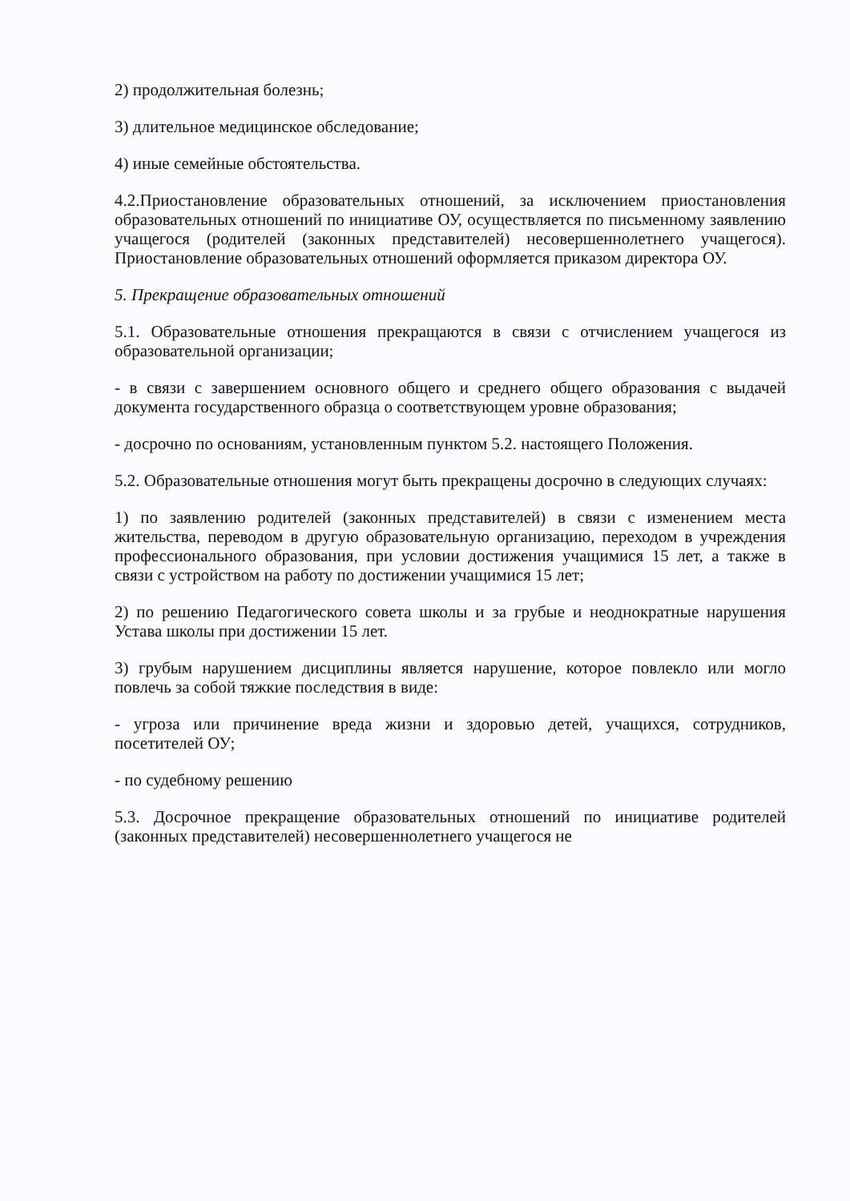2) продолжительная болезнь;
3) длительное медицинское обследование;
4) иные семейные обстоятельства.
4.2.Приостановление образовательных отношений, за исключением приостановления образовательных отношений по инициативе ОУ, осуществляется по письменному заявлению учащегося (родителей (законных представителей) несовершеннолетнего учащегося). Приостановление образовательных отношений оформляется приказом директора ОУ.
5. Прекращение образовательных отношений
5.1. Образовательные отношения прекращаются в связи с отчислением учащегося из образовательной организации;
- в связи с завершением основного общего и среднего общего образования с выдачей документа государственного образца о соответствующем уровне образования;
- досрочно по основаниям, установленным пунктом 5.2. настоящего Положения.
5.2. Образовательные отношения могут быть прекращены досрочно в следующих случаях:
1) по заявлению родителей (законных представителей) в связи с изменением места жительства, переводом в другую образовательную организацию, переходом в учреждения профессионального образования, при условии достижения учащимися 15 лет, а также в связи с устройством на работу по достижении учащимися 15 лет;
2) по решению Педагогического совета школы и за грубые и неоднократные нарушения Устава школы при достижении 15 лет.
3) грубым нарушением дисциплины является нарушение, которое повлекло или могло повлечь за собой тяжкие последствия в виде:
- угроза или причинение вреда жизни и здоровью детей, учащихся, сотрудников, посетителей ОУ;
- по судебному решению
5.3. Досрочное прекращение образовательных отношений по инициативе родителей (законных представителей) несовершеннолетнего учащегося не